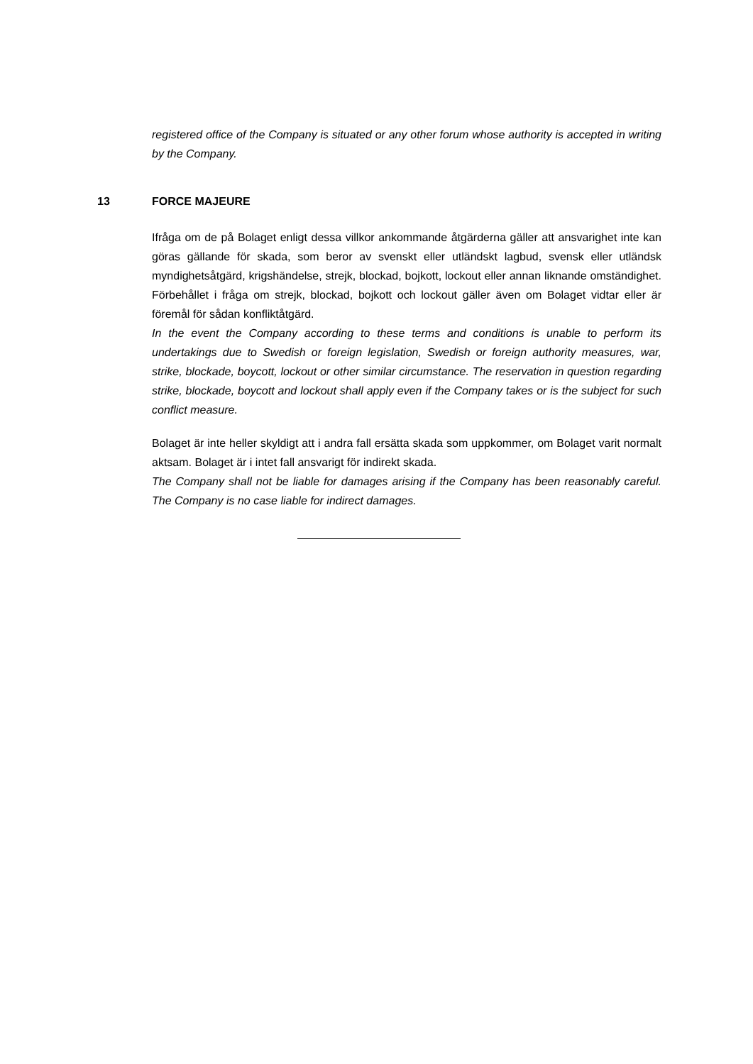registered office of the Company is situated or any other forum whose authority is accepted in writing by the Company.
13 FORCE MAJEURE
Ifråga om de på Bolaget enligt dessa villkor ankommande åtgärderna gäller att ansvarighet inte kan göras gällande för skada, som beror av svenskt eller utländskt lagbud, svensk eller utländsk myndighetsåtgärd, krigshändelse, strejk, blockad, bojkott, lockout eller annan liknande omständighet. Förbehållet i fråga om strejk, blockad, bojkott och lockout gäller även om Bolaget vidtar eller är föremål för sådan konfliktåtgärd.
In the event the Company according to these terms and conditions is unable to perform its undertakings due to Swedish or foreign legislation, Swedish or foreign authority measures, war, strike, blockade, boycott, lockout or other similar circumstance. The reservation in question regarding strike, blockade, boycott and lockout shall apply even if the Company takes or is the subject for such conflict measure.
Bolaget är inte heller skyldigt att i andra fall ersätta skada som uppkommer, om Bolaget varit normalt aktsam. Bolaget är i intet fall ansvarigt för indirekt skada.
The Company shall not be liable for damages arising if the Company has been reasonably careful. The Company is no case liable for indirect damages.